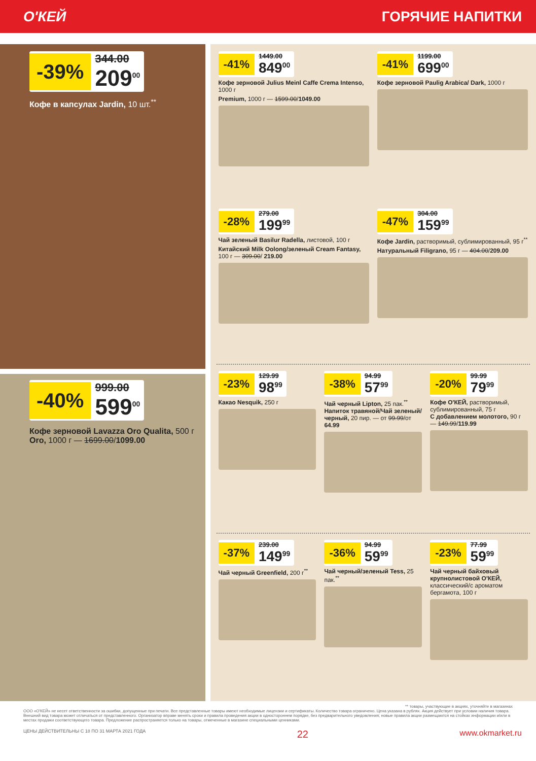О'КЕЙ ГОРЯЧИЕ НАПИТКИ
-39%
344.00
209<sup>00</sup>
Кофе в капсулах Jardin, 10 шт.<sup>**</sup>
-40%
999.00
599<sup>00</sup>
Кофе зерновой Lavazza Oro Qualita, 500 г
Oro, 1000 г — 1699.00/1099.00
-41%
1449.00
849<sup>00</sup>
Кофе зерновой Julius Meinl Caffe Crema Intenso, 1000 г
Premium, 1000 г — 1599.00/1049.00
-41%
1199.00
699<sup>00</sup>
Кофе зерновой Paulig Arabica/ Dark, 1000 г
-28%
279.00
199<sup>99</sup>
Чай зеленый Basilur Radella, листовой, 100 г
Китайский Milk Oolong/зеленый Cream Fantasy, 100 г — 309.00/ 219.00
-47%
304.00
159<sup>99</sup>
Кофе Jardin, растворимый, сублимированный, 95 г<sup>**</sup>
Натуральный Filigrano, 95 г — 404.00/209.00
-23%
129.99
98<sup>99</sup>
Какао Nesquik, 250 г
-38%
94.99
57<sup>99</sup>
Чай черный Lipton, 25 пак.<sup>**</sup>
Напиток травяной/Чай зеленый/черный, 20 пир. — от 99.99/от 64.99
-20%
99.99
79<sup>99</sup>
Кофе О'КЕЙ, растворимый, сублимированный, 75 г
С добавлением молотого, 90 г — 149.99/119.99
-37%
239.00
149<sup>99</sup>
Чай черный Greenfield, 200 г<sup>**</sup>
-36%
94.99
59<sup>99</sup>
Чай черный/зеленый Tess, 25 пак.<sup>**</sup>
-23%
77.99
59<sup>99</sup>
Чай черный байховый крупнолистовой О'КЕЙ, классический/с ароматом бергамота, 100 г
** товары, участвующие в акциях, уточняйте в магазинах
ООО «О'КЕЙ» не несет ответственности за ошибки, допущенные при печати. Все представленные товары имеют необходимые лицензии и сертификаты. Количество товара ограничено. Цена указана в рублях. Акция действует при условии наличия товара. Внешний вид товара может отличаться от представленного. Организатор вправе менять сроки и правила проведения акции в одностороннем порядке, без предварительного уведомления; новые правила акции размещаются на стойках информации и/или в местах продажи соответствующего товара. Предложение распространяется только на товары, отмеченные в магазине специальными ценниками.
ЦЕНЫ ДЕЙСТВИТЕЛЬНЫ С 18 ПО 31 МАРТА 2021 ГОДА 22 www.okmarket.ru